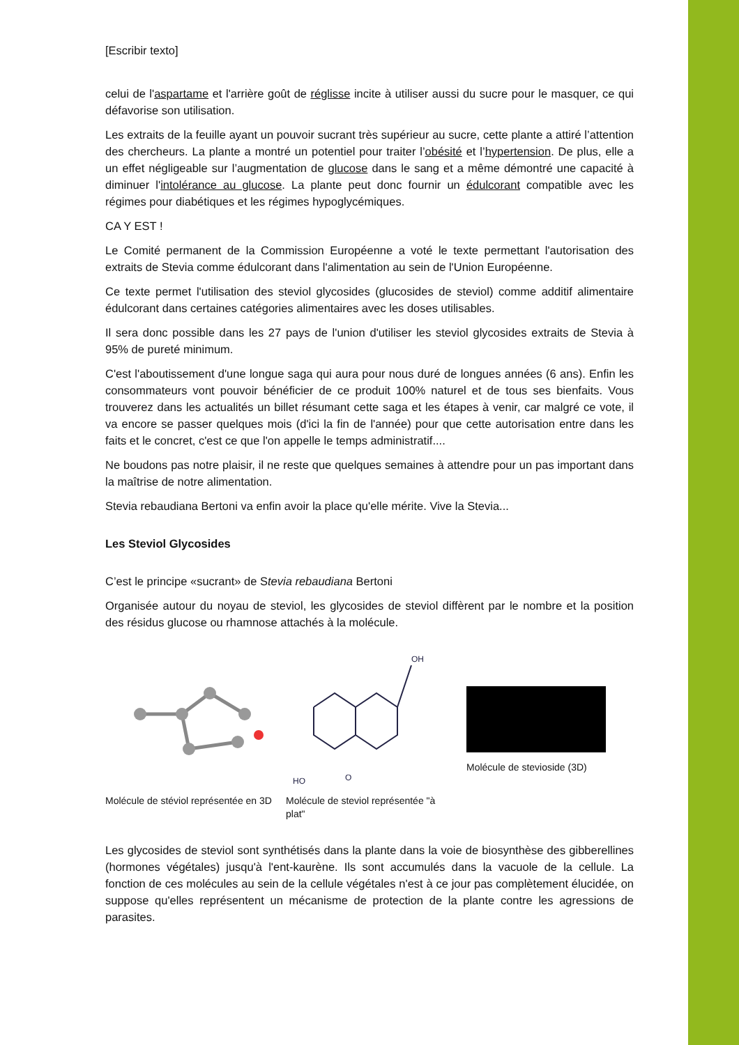[Escribir texto]
celui de l'aspartame et l'arrière goût de réglisse incite à utiliser aussi du sucre pour le masquer, ce qui défavorise son utilisation.
Les extraits de la feuille ayant un pouvoir sucrant très supérieur au sucre, cette plante a attiré l’attention des chercheurs. La plante a montré un potentiel pour traiter l’obésité et l’hypertension. De plus, elle a un effet négligeable sur l’augmentation de glucose dans le sang et a même démontré une capacité à diminuer l'intolérance au glucose. La plante peut donc fournir un édulcorant compatible avec les régimes pour diabétiques et les régimes hypoglycémiques.
CA Y EST !
Le Comité permanent de la Commission Européenne a voté le texte permettant l'autorisation des extraits de Stevia comme édulcorant dans l'alimentation au sein de l'Union Européenne.
Ce texte permet l'utilisation des steviol glycosides (glucosides de steviol) comme additif alimentaire édulcorant dans certaines catégories alimentaires avec les doses utilisables.
Il sera donc possible dans les 27 pays de l'union d'utiliser les steviol glycosides extraits de Stevia à 95% de pureté minimum.
C'est l'aboutissement d'une longue saga qui aura pour nous duré de longues années (6 ans). Enfin les consommateurs vont pouvoir bénéficier de ce produit 100% naturel et de tous ses bienfaits. Vous trouverez dans les actualités un billet résumant cette saga et les étapes à venir, car malgré ce vote, il va encore se passer quelques mois (d'ici la fin de l'année) pour que cette autorisation entre dans les faits et le concret, c'est ce que l'on appelle le temps administratif....
Ne boudons pas notre plaisir, il ne reste que quelques semaines à attendre pour un pas important dans la maîtrise de notre alimentation.
Stevia rebaudiana Bertoni va enfin avoir la place qu'elle mérite. Vive la Stevia...
Les Steviol Glycosides
C’est le principe «sucrant» de Stevia rebaudiana Bertoni
Organisée autour du noyau de steviol, les glycosides de steviol diffèrent par le nombre et la position des résidus glucose ou rhamnose attachés à la molécule.
Molécule de stéviol représentée en 3D
OH
HO
O
Molécule de steviol représentée "à plat"
Molécule de stevioside (3D)
Les glycosides de steviol sont synthétisés dans la plante dans la voie de biosynthèse des gibberellines (hormones végétales) jusqu'à l'ent-kaurène. Ils sont accumulés dans la vacuole de la cellule. La fonction de ces molécules au sein de la cellule végétales n'est à ce jour pas complètement élucidée, on suppose qu'elles représentent un mécanisme de protection de la plante contre les agressions de parasites.